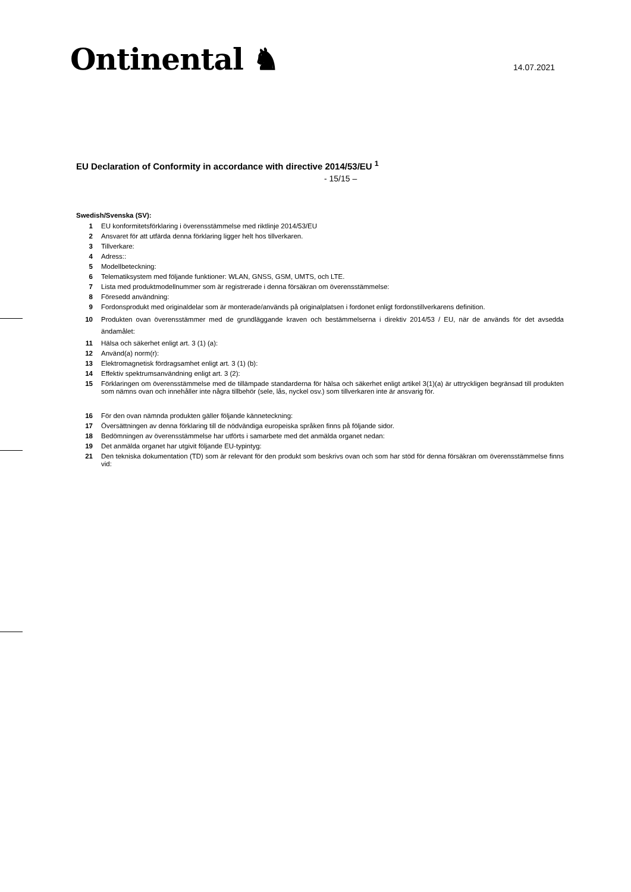Ontinental ♞ 14.07.2021
EU Declaration of Conformity in accordance with directive 2014/53/EU <sup>1</sup>
- 15/15 –
Swedish/Svenska (SV):
1 EU konformitetsförklaring i överensstämmelse med riktlinje 2014/53/EU
2 Ansvaret för att utfärda denna förklaring ligger helt hos tillverkaren.
3 Tillverkare:
4 Adress::
5 Modellbeteckning:
6 Telematiksystem med följande funktioner: WLAN, GNSS, GSM, UMTS, och LTE.
7 Lista med produktmodellnummer som är registrerade i denna försäkran om överensstämmelse:
8 Föresedd användning:
9 Fordonsprodukt med originaldelar som är monterade/används på originalplatsen i fordonet enligt fordonstillverkarens definition.
10 Produkten ovan överensstämmer med de grundläggande kraven och bestämmelserna i direktiv 2014/53 / EU, när de används för det avsedda ändamålet:
11 Hälsa och säkerhet enligt art. 3 (1) (a):
12 Använd(a) norm(r):
13 Elektromagnetisk fördragsamhet enligt art. 3 (1) (b):
14 Effektiv spektrumsanvändning enligt art. 3 (2):
15 Förklaringen om överensstämmelse med de tillämpade standarderna för hälsa och säkerhet enligt artikel 3(1)(a) är uttryckligen begränsad till produkten som nämns ovan och innehåller inte några tillbehör (sele, lås, nyckel osv.) som tillverkaren inte är ansvarig för.
16 För den ovan nämnda produkten gäller följande känneteckning:
17 Översättningen av denna förklaring till de nödvändiga europeiska språken finns på följande sidor.
18 Bedömningen av överensstämmelse har utförts i samarbete med det anmälda organet nedan:
19 Det anmälda organet har utgivit följande EU-typintyg:
21 Den tekniska dokumentation (TD) som är relevant för den produkt som beskrivs ovan och som har stöd för denna försäkran om överensstämmelse finns vid: